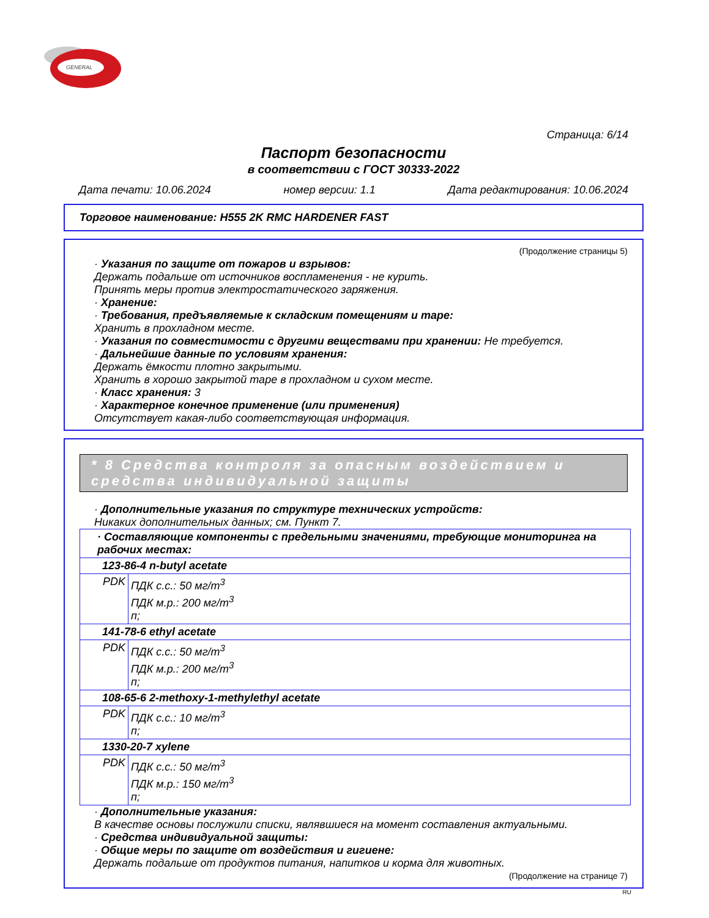GENERAL
Страница: 6/14
Паспорт безопасности
в соответствии с ГОСТ 30333-2022
Дата печати: 10.06.2024 номер версии: 1.1 Дата редактирования: 10.06.2024
Торговое наименование: H555 2K RMC HARDENER FAST
(Продолжение страницы 5)
· Указания по защите от пожаров и взрывов:
Держать подальше от источников воспламенения - не курить.
Принять меры против электростатического заряжения.
· Хранение:
· Требования, предъявляемые к складским помещениям и таре:
Хранить в прохладном месте.
· Указания по совместимости с другими веществами при хранении: Не требуется.
· Дальнейшие данные по условиям хранения:
Держать ёмкости плотно закрытыми.
Хранить в хорошо закрытой таре в прохладном и сухом месте.
· Класс хранения: 3
· Характерное конечное применение (или применения)
Отсутствует какая-либо соответствующая информация.
* 8 Средства контроля за опасным воздействием и средства индивидуальной защиты
· Дополнительные указания по структуре технических устройств:
Никаких дополнительных данных; см. Пункт 7.
| · Составляющие компоненты с предельными значениями, требующие мониторинга на рабочих местах: | |
| 123-86-4 n-butyl acetate | |
| PDK | ПДК с.с.: 50 мг/m<sup>3</sup> ПДК м.р.: 200 мг/m<sup>3</sup> п; |
| 141-78-6 ethyl acetate | |
| PDK | ПДК с.с.: 50 мг/m<sup>3</sup> ПДК м.р.: 200 мг/m<sup>3</sup> п; |
| 108-65-6 2-methoxy-1-methylethyl acetate | |
| PDK | ПДК с.с.: 10 мг/m<sup>3</sup> п; |
| 1330-20-7 xylene | |
| PDK | ПДК с.с.: 50 мг/m<sup>3</sup> ПДК м.р.: 150 мг/m<sup>3</sup> п; |
· Дополнительные указания:
В качестве основы послужили списки, являвшиеся на момент составления актуальными.
· Средства индивидуальной защиты:
· Общие меры по защите от воздействия и гигиене:
Держать подальше от продуктов питания, напитков и корма для животных.
(Продолжение на странице 7)
RU